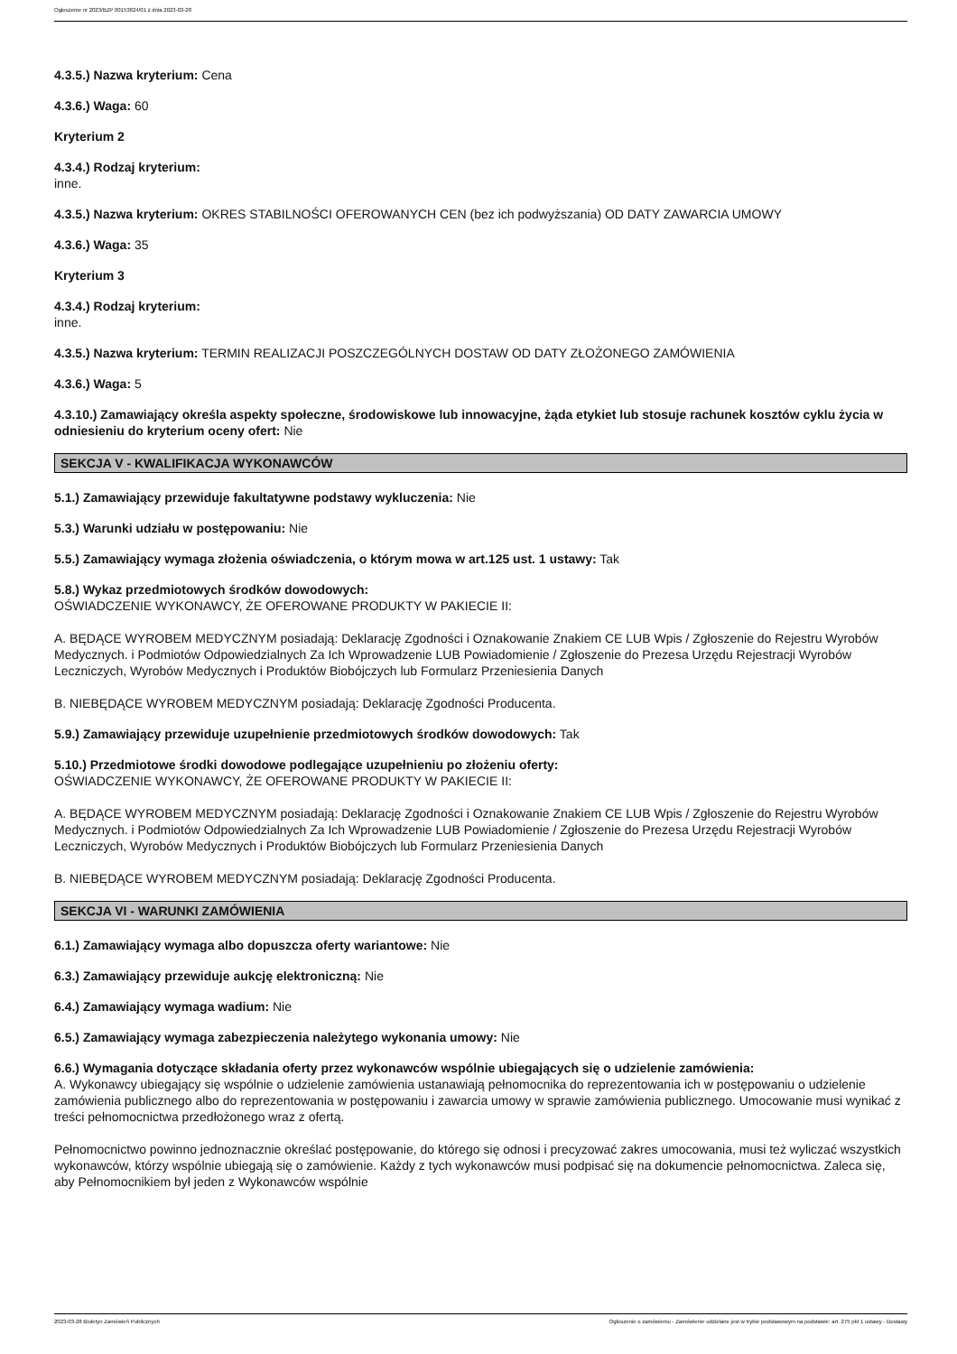Ogłoszenie nr 2023/BZP 00153824/01 z dnia 2023-03-28
4.3.5.) Nazwa kryterium: Cena
4.3.6.) Waga: 60
Kryterium 2
4.3.4.) Rodzaj kryterium:
inne.
4.3.5.) Nazwa kryterium: OKRES STABILNOŚCI OFEROWANYCH CEN (bez ich podwyższania) OD DATY ZAWARCIA UMOWY
4.3.6.) Waga: 35
Kryterium 3
4.3.4.) Rodzaj kryterium:
inne.
4.3.5.) Nazwa kryterium: TERMIN REALIZACJI POSZCZEGÓLNYCH DOSTAW OD DATY ZŁOŻONEGO ZAMÓWIENIA
4.3.6.) Waga: 5
4.3.10.) Zamawiający określa aspekty społeczne, środowiskowe lub innowacyjne, żąda etykiet lub stosuje rachunek kosztów cyklu życia w odniesieniu do kryterium oceny ofert: Nie
SEKCJA V - KWALIFIKACJA WYKONAWCÓW
5.1.) Zamawiający przewiduje fakultatywne podstawy wykluczenia: Nie
5.3.) Warunki udziału w postępowaniu: Nie
5.5.) Zamawiający wymaga złożenia oświadczenia, o którym mowa w art.125 ust. 1 ustawy: Tak
5.8.) Wykaz przedmiotowych środków dowodowych:
OŚWIADCZENIE WYKONAWCY, ŻE OFEROWANE PRODUKTY W PAKIECIE II:
A. BĘDĄCE WYROBEM MEDYCZNYM posiadają: Deklarację Zgodności i Oznakowanie Znakiem CE LUB Wpis / Zgłoszenie do Rejestru Wyrobów Medycznych. i Podmiotów Odpowiedzialnych Za Ich Wprowadzenie LUB Powiadomienie / Zgłoszenie do Prezesa Urzędu Rejestracji Wyrobów Leczniczych, Wyrobów Medycznych i Produktów Biobójczych lub Formularz Przeniesienia Danych
B. NIEBĘDĄCE WYROBEM MEDYCZNYM posiadają: Deklarację Zgodności Producenta.
5.9.) Zamawiający przewiduje uzupełnienie przedmiotowych środków dowodowych: Tak
5.10.) Przedmiotowe środki dowodowe podlegające uzupełnieniu po złożeniu oferty:
OŚWIADCZENIE WYKONAWCY, ŻE OFEROWANE PRODUKTY W PAKIECIE II:
A. BĘDĄCE WYROBEM MEDYCZNYM posiadają: Deklarację Zgodności i Oznakowanie Znakiem CE LUB Wpis / Zgłoszenie do Rejestru Wyrobów Medycznych. i Podmiotów Odpowiedzialnych Za Ich Wprowadzenie LUB Powiadomienie / Zgłoszenie do Prezesa Urzędu Rejestracji Wyrobów Leczniczych, Wyrobów Medycznych i Produktów Biobójczych lub Formularz Przeniesienia Danych
B. NIEBĘDĄCE WYROBEM MEDYCZNYM posiadają: Deklarację Zgodności Producenta.
SEKCJA VI - WARUNKI ZAMÓWIENIA
6.1.) Zamawiający wymaga albo dopuszcza oferty wariantowe: Nie
6.3.) Zamawiający przewiduje aukcję elektroniczną: Nie
6.4.) Zamawiający wymaga wadium: Nie
6.5.) Zamawiający wymaga zabezpieczenia należytego wykonania umowy: Nie
6.6.) Wymagania dotyczące składania oferty przez wykonawców wspólnie ubiegających się o udzielenie zamówienia:
A. Wykonawcy ubiegający się wspólnie o udzielenie zamówienia ustanawiają pełnomocnika do reprezentowania ich w postępowaniu o udzielenie zamówienia publicznego albo do reprezentowania w postępowaniu i zawarcia umowy w sprawie zamówienia publicznego. Umocowanie musi wynikać z treści pełnomocnictwa przedłożonego wraz z ofertą.
Pełnomocnictwo powinno jednoznacznie określać postępowanie, do którego się odnosi i precyzować zakres umocowania, musi też wyliczać wszystkich wykonawców, którzy wspólnie ubiegają się o zamówienie. Każdy z tych wykonawców musi podpisać się na dokumencie pełnomocnictwa. Zaleca się, aby Pełnomocnikiem był jeden z Wykonawców wspólnie
2023-03-28 Biuletyn Zamówień Publicznych Ogłoszenie o zamówieniu - Zamówienie udzielane jest w trybie podstawowym na podstawie: art. 275 pkt 1 ustawy - Dostawy